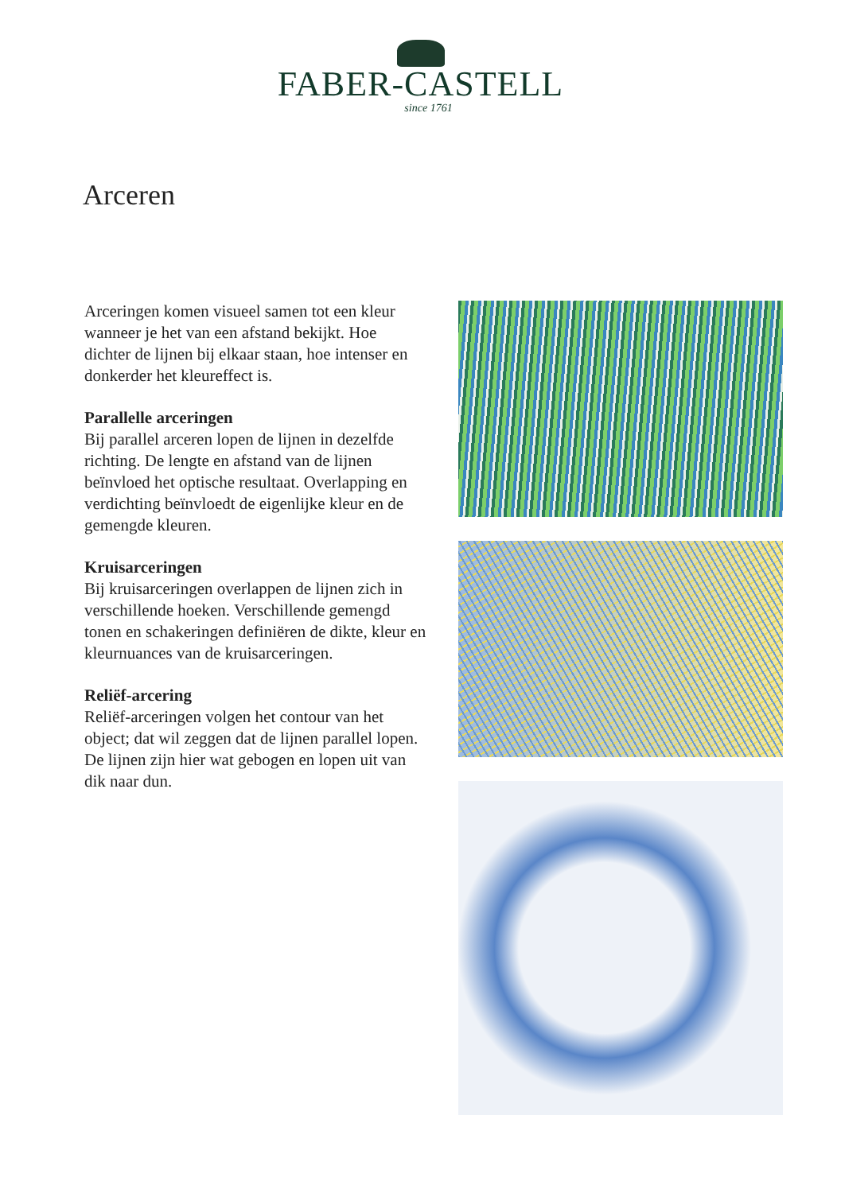FABER-CASTELL
since 1761
Arceren
Arceringen komen visueel samen tot een kleur wanneer je het van een afstand bekijkt. Hoe dichter de lijnen bij elkaar staan, hoe intenser en donkerder het kleureffect is.
Parallelle arceringen
Bij parallel arceren lopen de lijnen in dezelfde richting. De lengte en afstand van de lijnen beïnvloed het optische resultaat. Overlapping en verdichting beïnvloedt de eigenlijke kleur en de gemengde kleuren.
Kruisarceringen
Bij kruisarceringen overlappen de lijnen zich in verschillende hoeken. Verschillende gemengd tonen en schakeringen definiëren de dikte, kleur en kleurnuances van de kruisarceringen.
Reliëf-arcering
Reliëf-arceringen volgen het contour van het object; dat wil zeggen dat de lijnen parallel lopen. De lijnen zijn hier wat gebogen en lopen uit van dik naar dun.